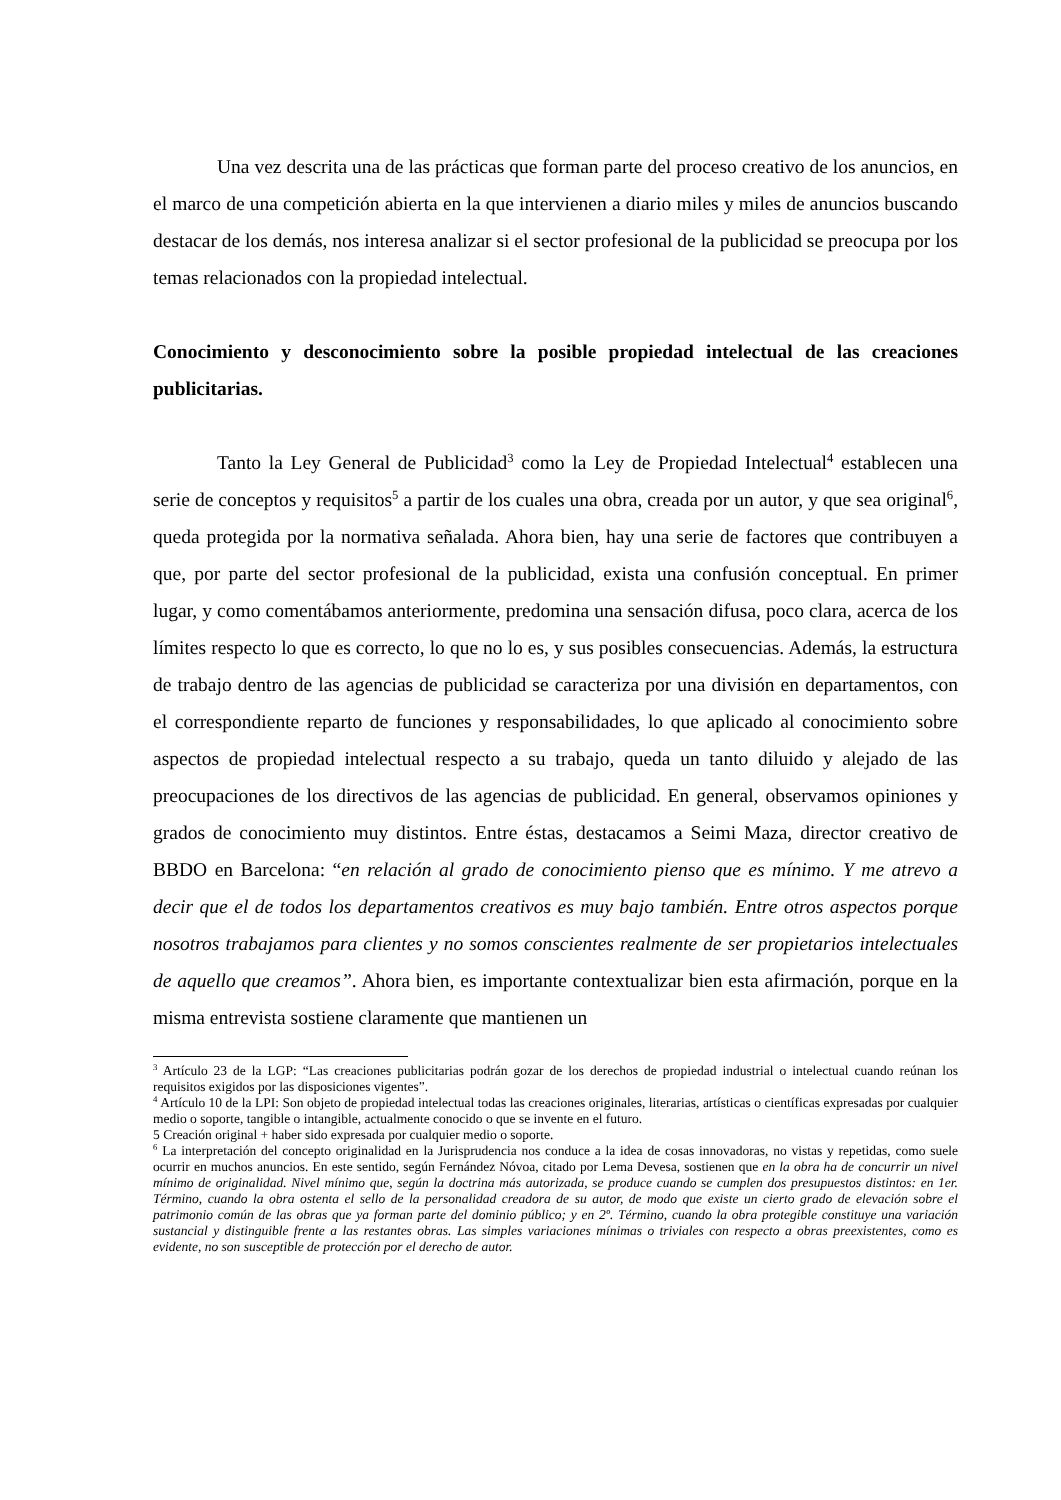Una vez descrita una de las prácticas que forman parte del proceso creativo de los anuncios, en el marco de una competición abierta en la que intervienen a diario miles y miles de anuncios buscando destacar de los demás, nos interesa analizar si el sector profesional de la publicidad se preocupa por los temas relacionados con la propiedad intelectual.
Conocimiento y desconocimiento sobre la posible propiedad intelectual de las creaciones publicitarias.
Tanto la Ley General de Publicidad<sup>3</sup> como la Ley de Propiedad Intelectual<sup>4</sup> establecen una serie de conceptos y requisitos<sup>5</sup> a partir de los cuales una obra, creada por un autor, y que sea original<sup>6</sup>, queda protegida por la normativa señalada. Ahora bien, hay una serie de factores que contribuyen a que, por parte del sector profesional de la publicidad, exista una confusión conceptual. En primer lugar, y como comentábamos anteriormente, predomina una sensación difusa, poco clara, acerca de los límites respecto lo que es correcto, lo que no lo es, y sus posibles consecuencias. Además, la estructura de trabajo dentro de las agencias de publicidad se caracteriza por una división en departamentos, con el correspondiente reparto de funciones y responsabilidades, lo que aplicado al conocimiento sobre aspectos de propiedad intelectual respecto a su trabajo, queda un tanto diluido y alejado de las preocupaciones de los directivos de las agencias de publicidad. En general, observamos opiniones y grados de conocimiento muy distintos. Entre éstas, destacamos a Seimi Maza, director creativo de BBDO en Barcelona: “en relación al grado de conocimiento pienso que es mínimo. Y me atrevo a decir que el de todos los departamentos creativos es muy bajo también. Entre otros aspectos porque nosotros trabajamos para clientes y no somos conscientes realmente de ser propietarios intelectuales de aquello que creamos”. Ahora bien, es importante contextualizar bien esta afirmación, porque en la misma entrevista sostiene claramente que mantienen un
<sup>3</sup> Artículo 23 de la LGP: “Las creaciones publicitarias podrán gozar de los derechos de propiedad industrial o intelectual cuando reúnan los requisitos exigidos por las disposiciones vigentes”.
<sup>4</sup> Artículo 10 de la LPI: Son objeto de propiedad intelectual todas las creaciones originales, literarias, artísticas o científicas expresadas por cualquier medio o soporte, tangible o intangible, actualmente conocido o que se invente en el futuro.
5 Creación original + haber sido expresada por cualquier medio o soporte.
<sup>6</sup> La interpretación del concepto originalidad en la Jurisprudencia nos conduce a la idea de cosas innovadoras, no vistas y repetidas, como suele ocurrir en muchos anuncios. En este sentido, según Fernández Nóvoa, citado por Lema Devesa, sostienen que en la obra ha de concurrir un nivel mínimo de originalidad. Nivel mínimo que, según la doctrina más autorizada, se produce cuando se cumplen dos presupuestos distintos: en 1er. Término, cuando la obra ostenta el sello de la personalidad creadora de su autor, de modo que existe un cierto grado de elevación sobre el patrimonio común de las obras que ya forman parte del dominio público; y en 2º. Término, cuando la obra protegible constituye una variación sustancial y distinguible frente a las restantes obras. Las simples variaciones mínimas o triviales con respecto a obras preexistentes, como es evidente, no son susceptible de protección por el derecho de autor.